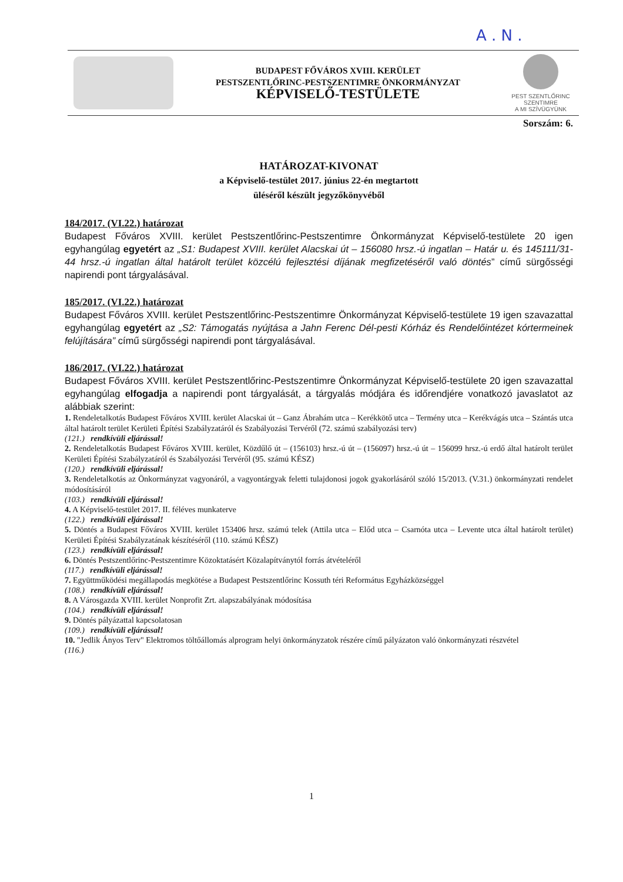A . N .
BUDAPEST FŐVÁROS XVIII. KERÜLET
PESTSZENTLŐRINC-PESTSZENTIMRE ÖNKORMÁNYZAT
KÉPVISELŐ-TESTÜLETE
PEST SZENTLŐRINC SZENTIMRE
A MI SZÍVÜGYÜNK
Sorszám: 6.
HATÁROZAT-KIVONAT
a Képviselő-testület 2017. június 22-én megtartott
üléséről készült jegyzőkönyvéből
184/2017. (VI.22.) határozat
Budapest Főváros XVIII. kerület Pestszentlőrinc-Pestszentimre Önkormányzat Képviselő-testülete 20 igen egyhangúlag egyetért az „S1: Budapest XVIII. kerület Alacskai út – 156080 hrsz.-ú ingatlan – Határ u. és 145111/31-44 hrsz.-ú ingatlan által határolt terület közcélú fejlesztési díjának megfizetéséről való döntés” című sürgősségi napirendi pont tárgyalásával.
185/2017. (VI.22.) határozat
Budapest Főváros XVIII. kerület Pestszentlőrinc-Pestszentimre Önkormányzat Képviselő-testülete 19 igen szavazattal egyhangúlag egyetért az „S2: Támogatás nyújtása a Jahn Ferenc Dél-pesti Kórház és Rendelőintézet kórtermeinek felújítására” című sürgősségi napirendi pont tárgyalásával.
186/2017. (VI.22.) határozat
Budapest Főváros XVIII. kerület Pestszentlőrinc-Pestszentimre Önkormányzat Képviselő-testülete 20 igen szavazattal egyhangúlag elfogadja a napirendi pont tárgyalását, a tárgyalás módjára és időrendjére vonatkozó javaslatot az alábbiak szerint:
1. Rendeletalkotás Budapest Főváros XVIII. kerület Alacskai út – Ganz Ábrahám utca – Kerékkötő utca – Termény utca – Kerékvágás utca – Szántás utca által határolt terület Kerületi Építési Szabályzatáról és Szabályozási Tervéről (72. számú szabályozási terv)
(121.) rendkívüli eljárással!
2. Rendeletalkotás Budapest Főváros XVIII. kerület, Közdűlő út – (156103) hrsz.-ú út – (156097) hrsz.-ú út – 156099 hrsz.-ú erdő által határolt terület Kerületi Építési Szabályzatáról és Szabályozási Tervéről (95. számú KÉSZ)
(120.) rendkívüli eljárással!
3. Rendeletalkotás az Önkormányzat vagyonáról, a vagyontárgyak feletti tulajdonosi jogok gyakorlásáról szóló 15/2013. (V.31.) önkormányzati rendelet módosításáról
(103.) rendkívüli eljárással!
4. A Képviselő-testület 2017. II. féléves munkaterve
(122.) rendkívüli eljárással!
5. Döntés a Budapest Főváros XVIII. kerület 153406 hrsz. számú telek (Attila utca – Előd utca – Csarnóta utca – Levente utca által határolt terület) Kerületi Építési Szabályzatának készítéséről (110. számú KÉSZ)
(123.) rendkívüli eljárással!
6. Döntés Pestszentlőrinc-Pestszentimre Közoktatásért Közalapítványtól forrás átvételéről
(117.) rendkívüli eljárással!
7. Együttműködési megállapodás megkötése a Budapest Pestszentlőrinc Kossuth téri Református Egyházközséggel
(108.) rendkívüli eljárással!
8. A Városgazda XVIII. kerület Nonprofit Zrt. alapszabályának módosítása
(104.) rendkívüli eljárással!
9. Döntés pályázattal kapcsolatosan
(109.) rendkívüli eljárással!
10. "Jedlik Ányos Terv" Elektromos töltőállomás alprogram helyi önkormányzatok részére című pályázaton való önkormányzati részvétel
(116.)
1